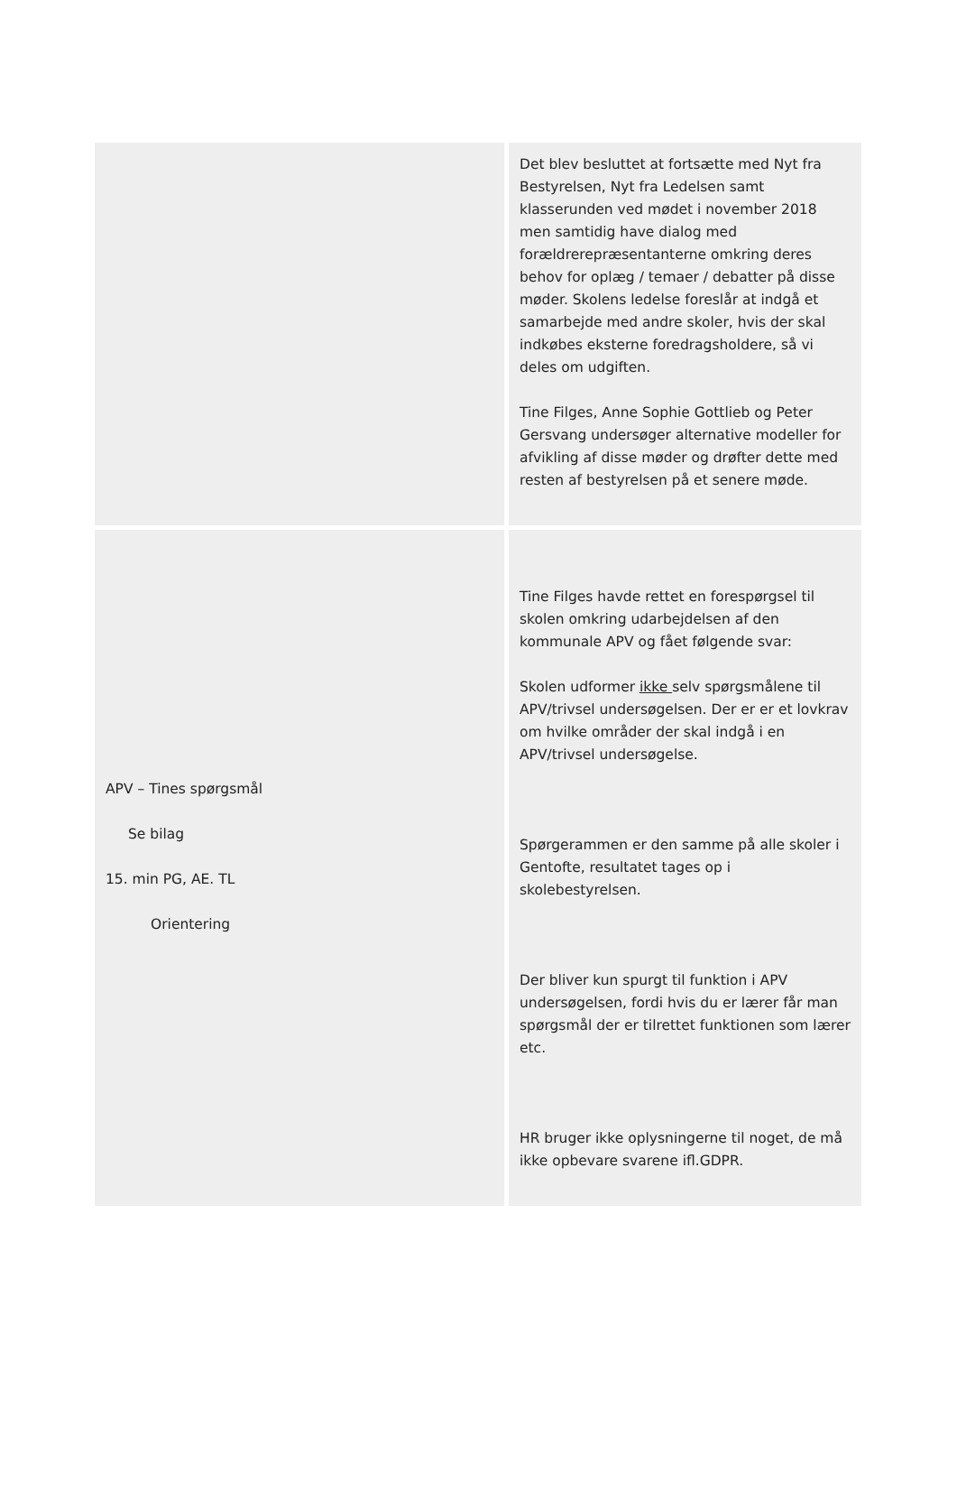| | Det blev besluttet at fortsætte med Nyt fra Bestyrelsen, Nyt fra Ledelsen samt klasserunden ved mødet i november 2018 men samtidig have dialog med forældrerepræsentanterne omkring deres behov for oplæg / temaer / debatter på disse møder. Skolens ledelse foreslår at indgå et samarbejde med andre skoler, hvis der skal indkøbes eksterne foredragsholdere, så vi deles om udgiften. Tine Filges, Anne Sophie Gottlieb og Peter Gersvang undersøger alternative modeller for afvikling af disse møder og drøfter dette med resten af bestyrelsen på et senere møde. |
| APV – Tines spørgsmål Se bilag 15. min PG, AE. TL Orientering | Tine Filges havde rettet en forespørgsel til skolen omkring udarbejdelsen af den kommunale APV og fået følgende svar: Skolen udformer ikke selv spørgsmålene til APV/trivsel undersøgelsen. Der er er et lovkrav om hvilke områder der skal indgå i en APV/trivsel undersøgelse. Spørgerammen er den samme på alle skoler i Gentofte, resultatet tages op i skolebestyrelsen. Der bliver kun spurgt til funktion i APV undersøgelsen, fordi hvis du er lærer får man spørgsmål der er tilrettet funktionen som lærer etc. HR bruger ikke oplysningerne til noget, de må ikke opbevare svarene ifl.GDPR. |